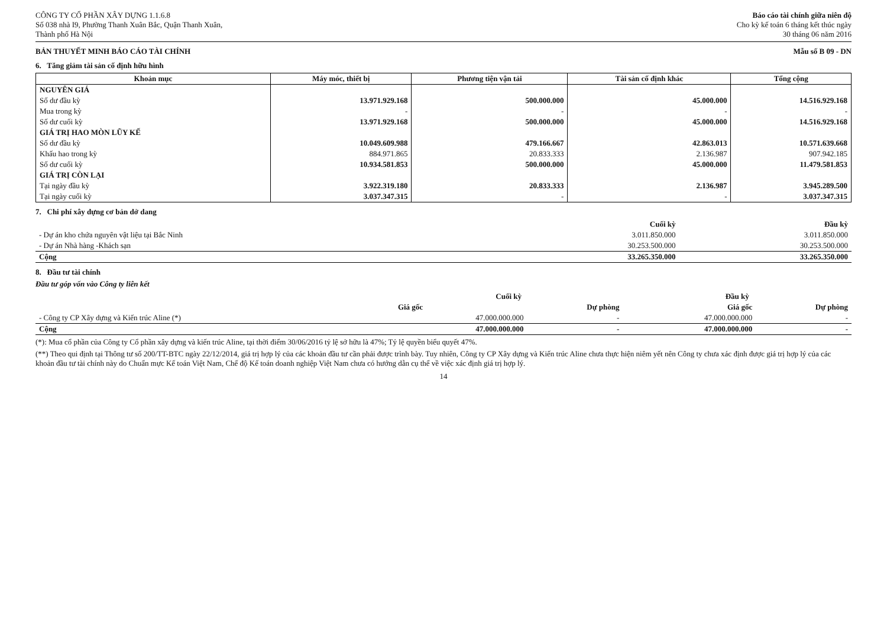CÔNG TY CỔ PHẦN XÂY DỰNG 1.1.6.8
Số 038 nhà I9, Phường Thanh Xuân Bắc, Quận Thanh Xuân,
Thành phố Hà Nội
Báo cáo tài chính giữa niên độ
Cho kỳ kế toán 6 tháng kết thúc ngày
30 tháng 06 năm 2016
BẢN THUYẾT MINH BÁO CÁO TÀI CHÍNH Mẫu số B 09 - DN
6. Tăng giảm tài sản cố định hữu hình
| Khoản mục | Máy móc, thiết bị | Phương tiện vận tải | Tài sản cố định khác | Tổng cộng |
| --- | --- | --- | --- | --- |
| NGUYÊN GIÁ | | | | |
| Số dư đầu kỳ | 13.971.929.168 | 500.000.000 | 45.000.000 | 14.516.929.168 |
| Mua trong kỳ | - | - | - | - |
| Số dư cuối kỳ | 13.971.929.168 | 500.000.000 | 45.000.000 | 14.516.929.168 |
| GIÁ TRỊ HAO MÒN LŨY KẾ | | | | |
| Số dư đầu kỳ | 10.049.609.988 | 479.166.667 | 42.863.013 | 10.571.639.668 |
| Khấu hao trong kỳ | 884.971.865 | 20.833.333 | 2.136.987 | 907.942.185 |
| Số dư cuối kỳ | 10.934.581.853 | 500.000.000 | 45.000.000 | 11.479.581.853 |
| GIÁ TRỊ CÒN LẠI | | | | |
| Tại ngày đầu kỳ | 3.922.319.180 | 20.833.333 | 2.136.987 | 3.945.289.500 |
| Tại ngày cuối kỳ | 3.037.347.315 | - | - | 3.037.347.315 |
7. Chi phí xây dựng cơ bản dở dang
| | Cuối kỳ | Đầu kỳ |
| --- | --- | --- |
| - Dự án kho chứa nguyên vật liệu tại Bắc Ninh | 3.011.850.000 | 3.011.850.000 |
| - Dự án Nhà hàng -Khách sạn | 30.253.500.000 | 30.253.500.000 |
| Cộng | 33.265.350.000 | 33.265.350.000 |
8. Đầu tư tài chính
Đầu tư góp vốn vào Công ty liên kết
| | Cuối kỳ | | Đầu kỳ | |
| --- | --- | --- | --- | --- |
| | Giá gốc | Dự phòng | Giá gốc | Dự phòng |
| - Công ty CP Xây dựng và Kiến trúc Aline (*) | 47.000.000.000 | - | 47.000.000.000 | - |
| Cộng | 47.000.000.000 | - | 47.000.000.000 | - |
(*): Mua cổ phần của Công ty Cổ phần xây dựng và kiến trúc Aline, tại thời điểm 30/06/2016 tỷ lệ sở hữu là 47%; Tỷ lệ quyền biểu quyết 47%.
(**) Theo qui định tại Thông tư số 200/TT-BTC ngày 22/12/2014, giá trị hợp lý của các khoản đầu tư cần phải được trình bày. Tuy nhiên, Công ty CP Xây dựng và Kiến trúc Aline chưa thực hiện niêm yết nên Công ty chưa xác định được giá trị hợp lý của các khoản đầu tư tài chính này do Chuẩn mực Kế toán Việt Nam, Chế độ Kế toán doanh nghiệp Việt Nam chưa có hướng dẫn cụ thể về việc xác định giá trị hợp lý.
14